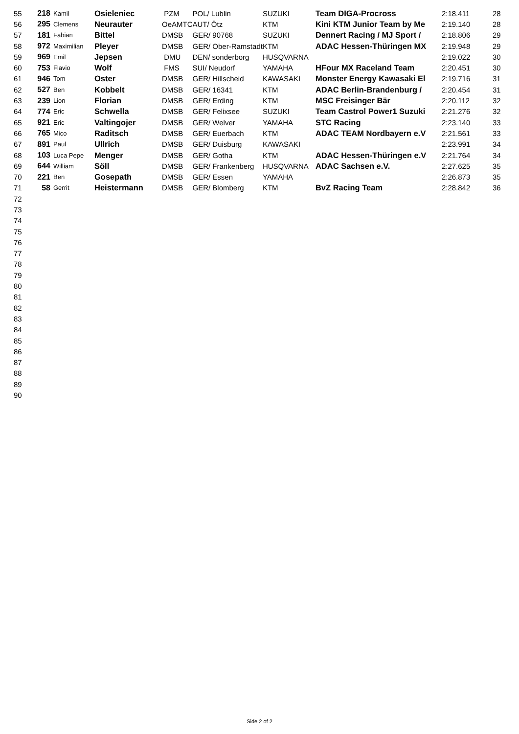| 55 | 218 | Kamil | Osieleniec | PZM | POL/ Lublin | SUZUKI | Team DIGA-Procross | 2:18.411 | 28 |
| 56 | 295 | Clemens | Neurauter | OeAMTC | AUT/ Ötz | KTM | Kini KTM Junior Team by Me | 2:19.140 | 28 |
| 57 | 181 | Fabian | Bittel | DMSB | GER/ 90768 | SUZUKI | Dennert Racing / MJ Sport / | 2:18.806 | 29 |
| 58 | 972 | Maximilian | Pleyer | DMSB | GER/ Ober-Ramstadt | KTM | ADAC Hessen-Thüringen MX | 2:19.948 | 29 |
| 59 | 969 | Emil | Jepsen | DMU | DEN/ sonderborg | HUSQVARNA | | 2:19.022 | 30 |
| 60 | 753 | Flavio | Wolf | FMS | SUI/ Neudorf | YAMAHA | HFour MX Raceland Team | 2:20.451 | 30 |
| 61 | 946 | Tom | Oster | DMSB | GER/ Hillscheid | KAWASAKI | Monster Energy Kawasaki El | 2:19.716 | 31 |
| 62 | 527 | Ben | Kobbelt | DMSB | GER/ 16341 | KTM | ADAC Berlin-Brandenburg / | 2:20.454 | 31 |
| 63 | 239 | Lion | Florian | DMSB | GER/ Erding | KTM | MSC Freisinger Bär | 2:20.112 | 32 |
| 64 | 774 | Eric | Schwella | DMSB | GER/ Felixsee | SUZUKI | Team Castrol Power1 Suzuki | 2:21.276 | 32 |
| 65 | 921 | Eric | Valtingojer | DMSB | GER/ Welver | YAMAHA | STC Racing | 2:23.140 | 33 |
| 66 | 765 | Mico | Raditsch | DMSB | GER/ Euerbach | KTM | ADAC TEAM Nordbayern e.V | 2:21.561 | 33 |
| 67 | 891 | Paul | Ullrich | DMSB | GER/ Duisburg | KAWASAKI | | 2:23.991 | 34 |
| 68 | 103 | Luca Pepe | Menger | DMSB | GER/ Gotha | KTM | ADAC Hessen-Thüringen e.V | 2:21.764 | 34 |
| 69 | 644 | William | Söll | DMSB | GER/ Frankenberg | HUSQVARNA | ADAC Sachsen e.V. | 2:27.625 | 35 |
| 70 | 221 | Ben | Gosepath | DMSB | GER/ Essen | YAMAHA | | 2:26.873 | 35 |
| 71 | 58 | Gerrit | Heistermann | DMSB | GER/ Blomberg | KTM | BvZ Racing Team | 2:28.842 | 36 |
| 72 | | | | | | | | | |
| 73 | | | | | | | | | |
| 74 | | | | | | | | | |
| 75 | | | | | | | | | |
| 76 | | | | | | | | | |
| 77 | | | | | | | | | |
| 78 | | | | | | | | | |
| 79 | | | | | | | | | |
| 80 | | | | | | | | | |
| 81 | | | | | | | | | |
| 82 | | | | | | | | | |
| 83 | | | | | | | | | |
| 84 | | | | | | | | | |
| 85 | | | | | | | | | |
| 86 | | | | | | | | | |
| 87 | | | | | | | | | |
| 88 | | | | | | | | | |
| 89 | | | | | | | | | |
| 90 | | | | | | | | | |
Side 2 of 2